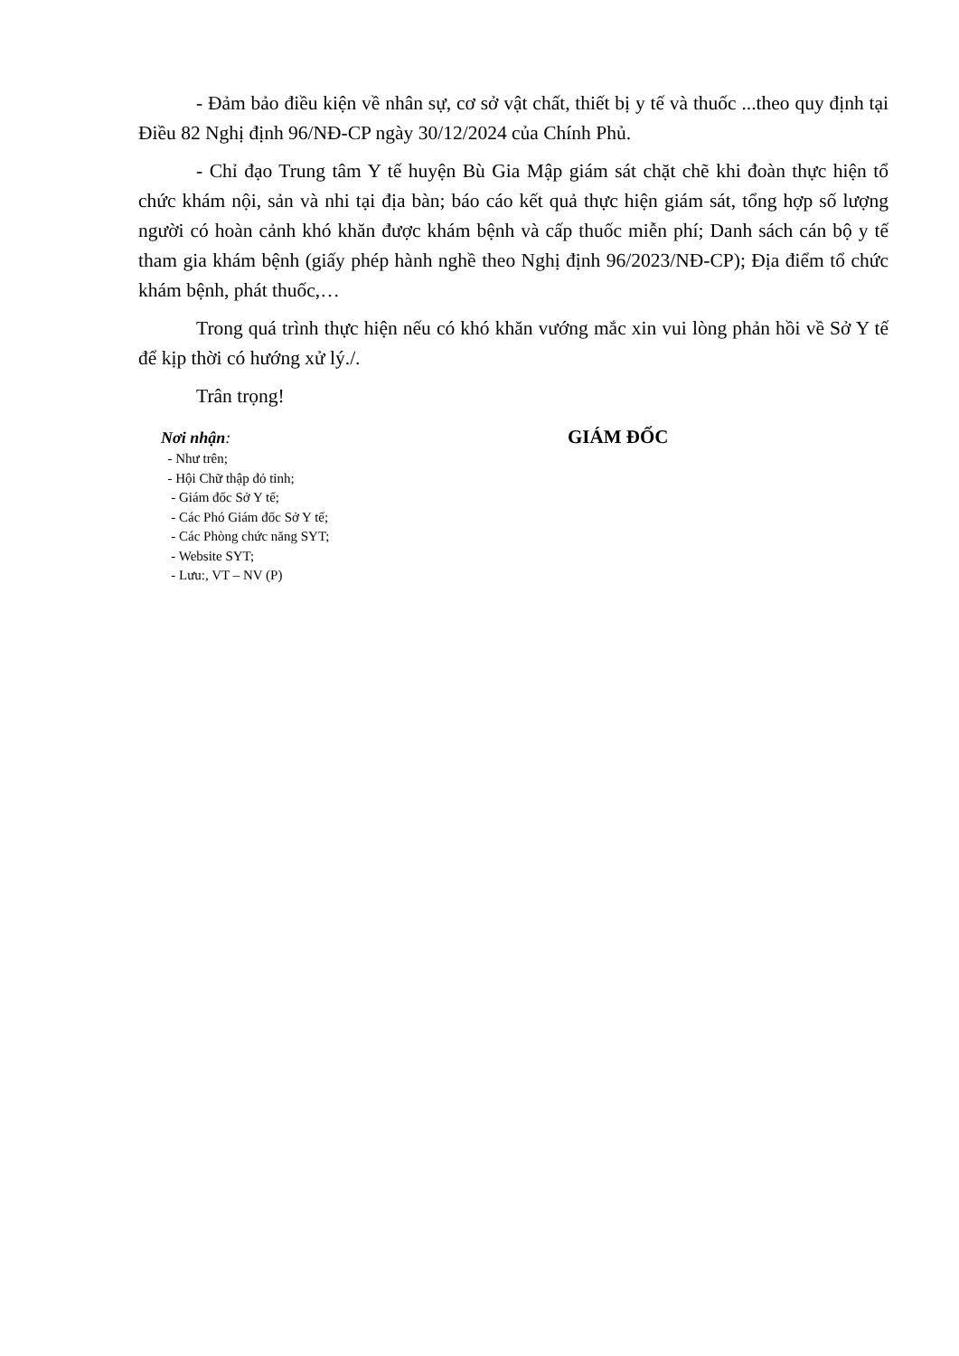- Đảm bảo điều kiện về nhân sự, cơ sở vật chất, thiết bị y tế và thuốc ...theo quy định tại Điều 82 Nghị định 96/NĐ-CP ngày 30/12/2024 của Chính Phủ.
- Chỉ đạo Trung tâm Y tế huyện Bù Gia Mập giám sát chặt chẽ khi đoàn thực hiện tổ chức khám nội, sản và nhi tại địa bàn; báo cáo kết quả thực hiện giám sát, tổng hợp số lượng người có hoàn cảnh khó khăn được khám bệnh và cấp thuốc miễn phí; Danh sách cán bộ y tế tham gia khám bệnh (giấy phép hành nghề theo Nghị định 96/2023/NĐ-CP); Địa điểm tổ chức khám bệnh, phát thuốc,…
Trong quá trình thực hiện nếu có khó khăn vướng mắc xin vui lòng phản hồi về Sở Y tế để kịp thời có hướng xử lý./.
Trân trọng!
Nơi nhận:
- Như trên;
- Hội Chữ thập đỏ tỉnh;
- Giám đốc Sở Y tế;
- Các Phó Giám đốc Sở Y tế;
- Các Phòng chức năng SYT;
- Website SYT;
- Lưu:, VT – NV (P)
GIÁM ĐỐC